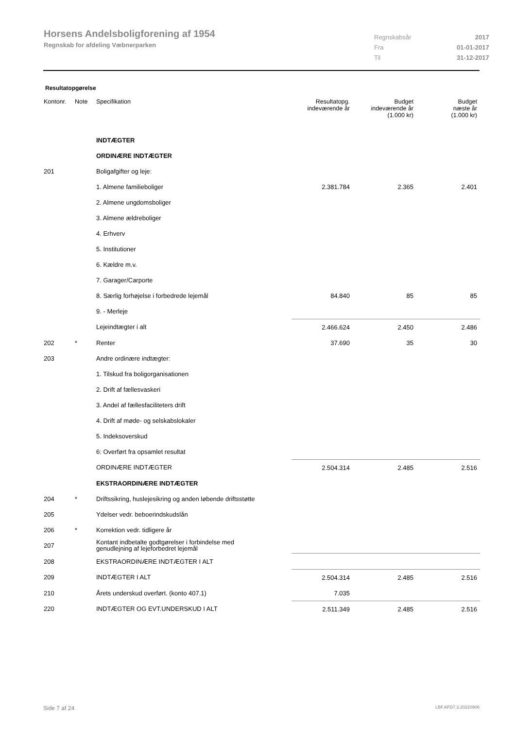Horsens Andelsboligforening af 1954
Regnskab for afdeling Væbnerparken
| Regnskabsår | 2017 |
| Fra | 01-01-2017 |
| Til | 31-12-2017 |
Resultatopgørelse
| Kontonr. | Note | Specifikation | Resultatopg. indeværende år | Budget indeværende år (1.000 kr) | Budget næste år (1.000 kr) |
| --- | --- | --- | --- | --- | --- |
| | | INDTÆGTER | | | |
| | | ORDINÆRE INDTÆGTER | | | |
| 201 | | Boligafgifter og leje: | | | |
| | | 1. Almene familieboliger | 2.381.784 | 2.365 | 2.401 |
| | | 2. Almene ungdomsboliger | | | |
| | | 3. Almene ældreboliger | | | |
| | | 4. Erhverv | | | |
| | | 5. Institutioner | | | |
| | | 6. Kældre m.v. | | | |
| | | 7. Garager/Carporte | | | |
| | | 8. Særlig forhøjelse i forbedrede lejemål | 84.840 | 85 | 85 |
| | | 9. - Merleje | | | |
| | | Lejeindtægter i alt | 2.466.624 | 2.450 | 2.486 |
| 202 | * | Renter | 37.690 | 35 | 30 |
| 203 | | Andre ordinære indtægter: | | | |
| | | 1. Tilskud fra boligorganisationen | | | |
| | | 2. Drift af fællesvaskeri | | | |
| | | 3. Andel af fællesfaciliteters drift | | | |
| | | 4. Drift af møde- og selskabslokaler | | | |
| | | 5. Indeksoverskud | | | |
| | | 6: Overført fra opsamlet resultat | | | |
| | | ORDINÆRE INDTÆGTER | 2.504.314 | 2.485 | 2.516 |
| | | EKSTRAORDINÆRE INDTÆGTER | | | |
| 204 | * | Driftssikring, huslejesikring og anden løbende driftsstøtte | | | |
| 205 | | Ydelser vedr. beboerindskudslån | | | |
| 206 | * | Korrektion vedr. tidligere år | | | |
| 207 | | Kontant indbetalte godtgørelser i forbindelse med genudlejning af lejeforbedret lejemål | | | |
| 208 | | EKSTRAORDINÆRE INDTÆGTER I ALT | | | |
| 209 | | INDTÆGTER I ALT | 2.504.314 | 2.485 | 2.516 |
| 210 | | Årets underskud overført. (konto 407.1) | 7.035 | | |
| 220 | | INDTÆGTER OG EVT.UNDERSKUD I ALT | 2.511.349 | 2.485 | 2.516 |
Side 7 af 24 LBF.AFD7.3.20220906